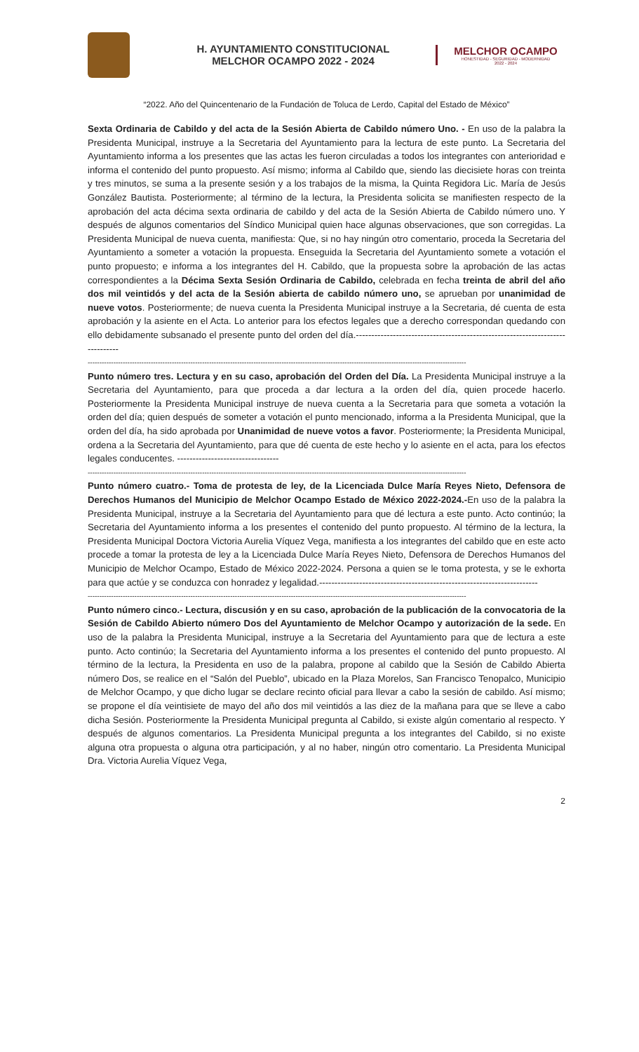H. AYUNTAMIENTO CONSTITUCIONAL
MELCHOR OCAMPO 2022 - 2024
MELCHOR OCAMPO
HONESTIDAD - SEGURIDAD - MODERNIDAD
2022 - 2024
“2022. Año del Quincentenario de la Fundación de Toluca de Lerdo, Capital del Estado de México”
Sexta Ordinaria de Cabildo y del acta de la Sesión Abierta de Cabildo número Uno. - En uso de la palabra la Presidenta Municipal, instruye a la Secretaria del Ayuntamiento para la lectura de este punto. La Secretaria del Ayuntamiento informa a los presentes que las actas les fueron circuladas a todos los integrantes con anterioridad e informa el contenido del punto propuesto. Así mismo; informa al Cabildo que, siendo las diecisiete horas con treinta y tres minutos, se suma a la presente sesión y a los trabajos de la misma, la Quinta Regidora Lic. María de Jesús González Bautista. Posteriormente; al término de la lectura, la Presidenta solicita se manifiesten respecto de la aprobación del acta décima sexta ordinaria de cabildo y del acta de la Sesión Abierta de Cabildo número uno. Y después de algunos comentarios del Síndico Municipal quien hace algunas observaciones, que son corregidas. La Presidenta Municipal de nueva cuenta, manifiesta: Que, si no hay ningún otro comentario, proceda la Secretaria del Ayuntamiento a someter a votación la propuesta. Enseguida la Secretaria del Ayuntamiento somete a votación el punto propuesto; e informa a los integrantes del H. Cabildo, que la propuesta sobre la aprobación de las actas correspondientes a la Décima Sexta Sesión Ordinaria de Cabildo, celebrada en fecha treinta de abril del año dos mil veintidós y del acta de la Sesión abierta de cabildo número uno, se aprueban por unanimidad de nueve votos. Posteriormente; de nueva cuenta la Presidenta Municipal instruye a la Secretaria, dé cuenta de esta aprobación y la asiente en el Acta. Lo anterior para los efectos legales que a derecho correspondan quedando con ello debidamente subsanado el presente punto del orden del día.------------------------------------------------------------------------------
------------------------------------------------------------------------------------------------------------------------------------------------------------------
Punto número tres. Lectura y en su caso, aprobación del Orden del Día. La Presidenta Municipal instruye a la Secretaria del Ayuntamiento, para que proceda a dar lectura a la orden del día, quien procede hacerlo. Posteriormente la Presidenta Municipal instruye de nueva cuenta a la Secretaria para que someta a votación la orden del día; quien después de someter a votación el punto mencionado, informa a la Presidenta Municipal, que la orden del día, ha sido aprobada por Unanimidad de nueve votos a favor. Posteriormente; la Presidenta Municipal, ordena a la Secretaria del Ayuntamiento, para que dé cuenta de este hecho y lo asiente en el acta, para los efectos legales conducentes. ---------------------------------
------------------------------------------------------------------------------------------------------------------------------------------------------------------
Punto número cuatro.- Toma de protesta de ley, de la Licenciada Dulce María Reyes Nieto, Defensora de Derechos Humanos del Municipio de Melchor Ocampo Estado de México 2022-2024.-En uso de la palabra la Presidenta Municipal, instruye a la Secretaria del Ayuntamiento para que dé lectura a este punto. Acto continúo; la Secretaria del Ayuntamiento informa a los presentes el contenido del punto propuesto. Al término de la lectura, la Presidenta Municipal Doctora Victoria Aurelia Víquez Vega, manifiesta a los integrantes del cabildo que en este acto procede a tomar la protesta de ley a la Licenciada Dulce María Reyes Nieto, Defensora de Derechos Humanos del Municipio de Melchor Ocampo, Estado de México 2022-2024. Persona a quien se le toma protesta, y se le exhorta para que actúe y se conduzca con honradez y legalidad.-----------------------------------------------------------------------
------------------------------------------------------------------------------------------------------------------------------------------------------------------
Punto número cinco.- Lectura, discusión y en su caso, aprobación de la publicación de la convocatoria de la Sesión de Cabildo Abierto número Dos del Ayuntamiento de Melchor Ocampo y autorización de la sede. En uso de la palabra la Presidenta Municipal, instruye a la Secretaria del Ayuntamiento para que de lectura a este punto. Acto continúo; la Secretaria del Ayuntamiento informa a los presentes el contenido del punto propuesto. Al término de la lectura, la Presidenta en uso de la palabra, propone al cabildo que la Sesión de Cabildo Abierta número Dos, se realice en el “Salón del Pueblo”, ubicado en la Plaza Morelos, San Francisco Tenopalco, Municipio de Melchor Ocampo, y que dicho lugar se declare recinto oficial para llevar a cabo la sesión de cabildo. Así mismo; se propone el día veintisiete de mayo del año dos mil veintidós a las diez de la mañana para que se lleve a cabo dicha Sesión. Posteriormente la Presidenta Municipal pregunta al Cabildo, si existe algún comentario al respecto. Y después de algunos comentarios. La Presidenta Municipal pregunta a los integrantes del Cabildo, si no existe alguna otra propuesta o alguna otra participación, y al no haber, ningún otro comentario. La Presidenta Municipal Dra. Victoria Aurelia Víquez Vega,
2